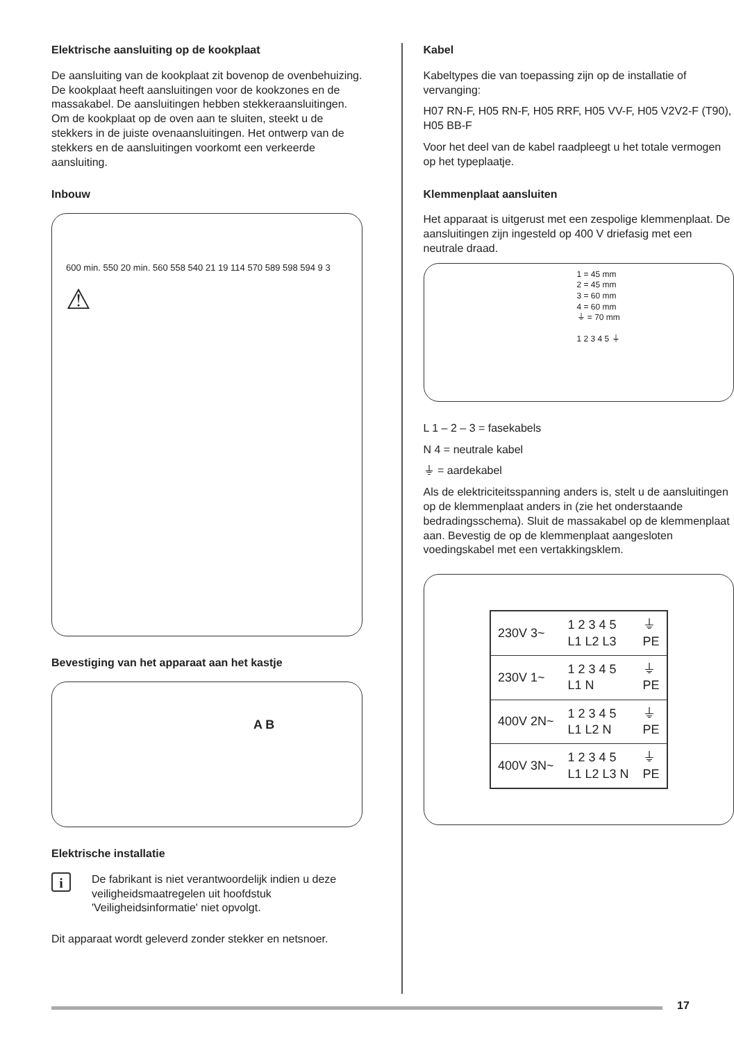Elektrische aansluiting op de kookplaat
De aansluiting van de kookplaat zit bovenop de ovenbehuizing. De kookplaat heeft aansluitingen voor de kookzones en de massakabel. De aansluitingen hebben stekkeraansluitingen. Om de kookplaat op de oven aan te sluiten, steekt u de stekkers in de juiste ovenaansluitingen. Het ontwerp van de stekkers en de aansluitingen voorkomt een verkeerde aansluiting.
Inbouw
600 min. 550 20 min. 560 558 540 21 19 114 570 589 598 594 9 3
⚠
Bevestiging van het apparaat aan het kastje
A B
Elektrische installatie
i
De fabrikant is niet verantwoordelijk indien u deze veiligheidsmaatregelen uit hoofdstuk 'Veiligheidsinformatie' niet opvolgt.
Dit apparaat wordt geleverd zonder stekker en netsnoer.
Kabel
Kabeltypes die van toepassing zijn op de installatie of vervanging:
H07 RN-F, H05 RN-F, H05 RRF, H05 VV-F, H05 V2V2-F (T90), H05 BB-F
Voor het deel van de kabel raadpleegt u het totale vermogen op het typeplaatje.
Klemmenplaat aansluiten
Het apparaat is uitgerust met een zespolige klemmenplaat. De aansluitingen zijn ingesteld op 400 V driefasig met een neutrale draad.
1 = 45 mm
2 = 45 mm
3 = 60 mm
4 = 60 mm
⏚ = 70 mm
1 2 3 4 5 ⏚
L 1 – 2 – 3 = fasekabels
N 4 = neutrale kabel
⏚ = aardekabel
Als de elektriciteitsspanning anders is, stelt u de aansluitingen op de klemmenplaat anders in (zie het onderstaande bedradingsschema). Sluit de massakabel op de klemmenplaat aan. Bevestig de op de klemmenplaat aangesloten voedingskabel met een vertakkingsklem.
| 230V 3~ | 1 2 3 4 5 L1 L2 L3 | ⏚ PE |
| 230V 1~ | 1 2 3 4 5 L1 N | ⏚ PE |
| 400V 2N~ | 1 2 3 4 5 L1 L2 N | ⏚ PE |
| 400V 3N~ | 1 2 3 4 5 L1 L2 L3 N | ⏚ PE |
17